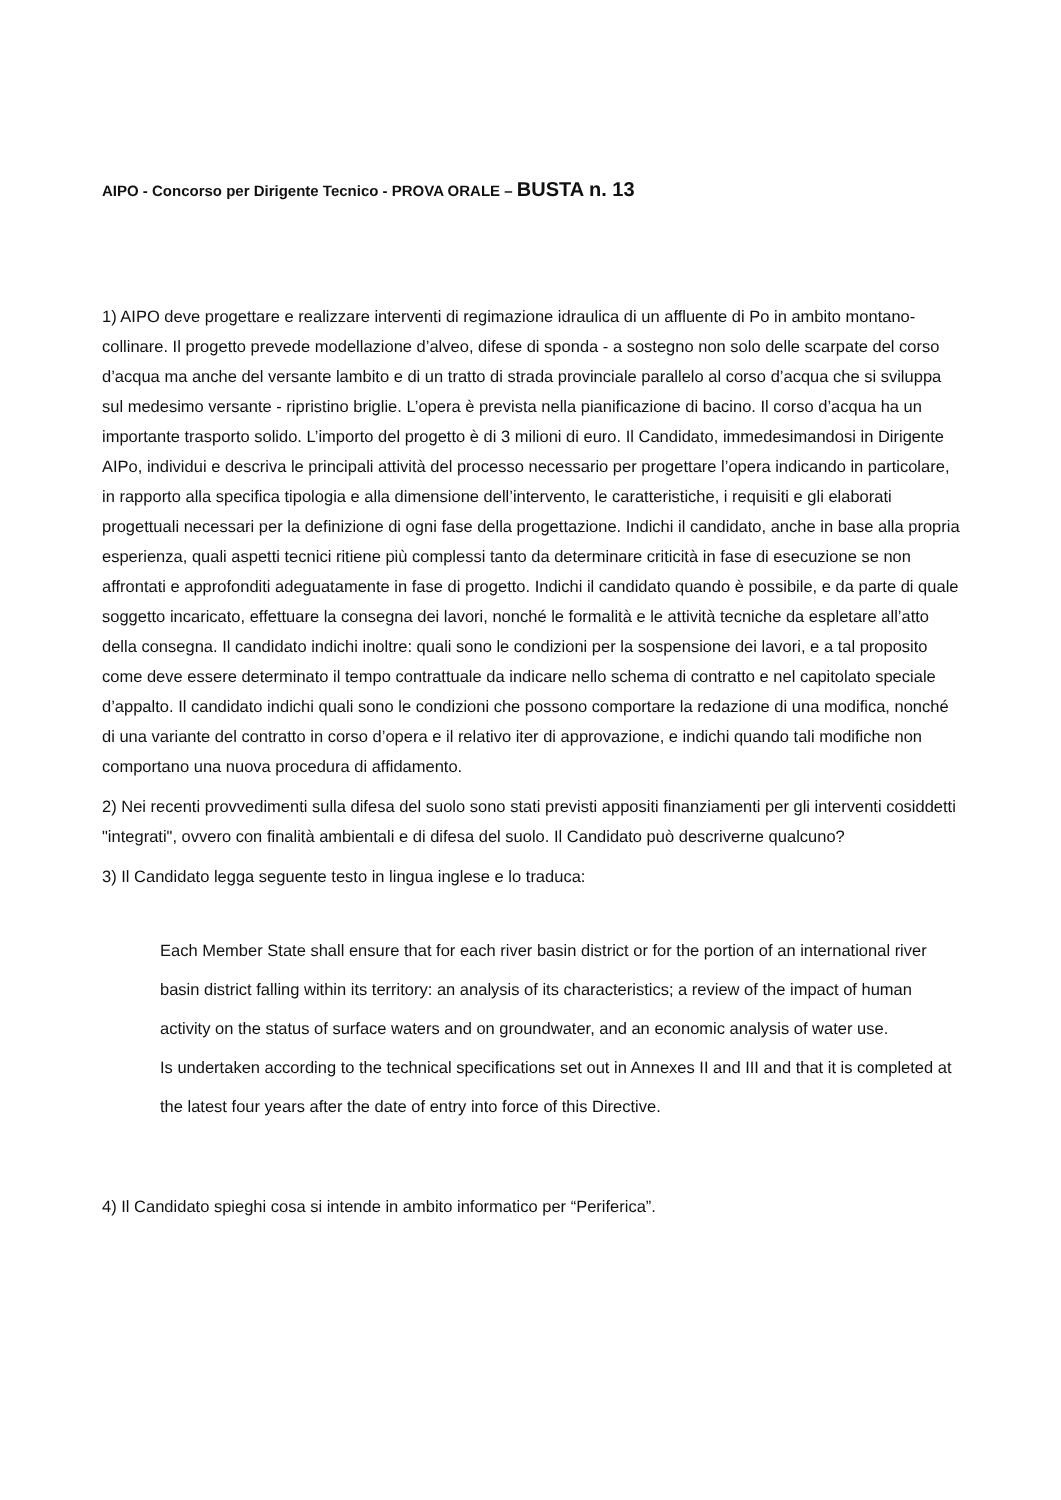AIPO - Concorso per Dirigente Tecnico - PROVA ORALE – BUSTA n. 13
1) AIPO deve progettare e realizzare interventi di regimazione idraulica di un affluente di Po in ambito montano-collinare. Il progetto prevede modellazione d’alveo, difese di sponda - a sostegno non solo delle scarpate del corso d’acqua ma anche del versante lambito e di un tratto di strada provinciale parallelo al corso d’acqua che si sviluppa sul medesimo versante - ripristino briglie. L’opera è prevista nella pianificazione di bacino. Il corso d’acqua ha un importante trasporto solido. L’importo del progetto è di 3 milioni di euro. Il Candidato, immedesimandosi in Dirigente AIPo, individui e descriva le principali attività del processo necessario per progettare l’opera indicando in particolare, in rapporto alla specifica tipologia e alla dimensione dell’intervento, le caratteristiche, i requisiti e gli elaborati progettuali necessari per la definizione di ogni fase della progettazione. Indichi il candidato, anche in base alla propria esperienza, quali aspetti tecnici ritiene più complessi tanto da determinare criticità in fase di esecuzione se non affrontati e approfonditi adeguatamente in fase di progetto. Indichi il candidato quando è possibile, e da parte di quale soggetto incaricato, effettuare la consegna dei lavori, nonché le formalità e le attività tecniche da espletare all’atto della consegna. Il candidato indichi inoltre: quali sono le condizioni per la sospensione dei lavori, e a tal proposito come deve essere determinato il tempo contrattuale da indicare nello schema di contratto e nel capitolato speciale d’appalto. Il candidato indichi quali sono le condizioni che possono comportare la redazione di una modifica, nonché di una variante del contratto in corso d’opera e il relativo iter di approvazione, e indichi quando tali modifiche non comportano una nuova procedura di affidamento.
2) Nei recenti provvedimenti sulla difesa del suolo sono stati previsti appositi finanziamenti per gli interventi cosiddetti "integrati", ovvero con finalità ambientali e di difesa del suolo. Il Candidato può descriverne qualcuno?
3) Il Candidato legga seguente testo in lingua inglese e lo traduca:
Each Member State shall ensure that for each river basin district or for the portion of an international river basin district falling within its territory: an analysis of its characteristics; a review of the impact of human activity on the status of surface waters and on groundwater, and an economic analysis of water use.
Is undertaken according to the technical specifications set out in Annexes II and III and that it is completed at the latest four years after the date of entry into force of this Directive.
4) Il Candidato spieghi cosa si intende in ambito informatico per “Periferica”.